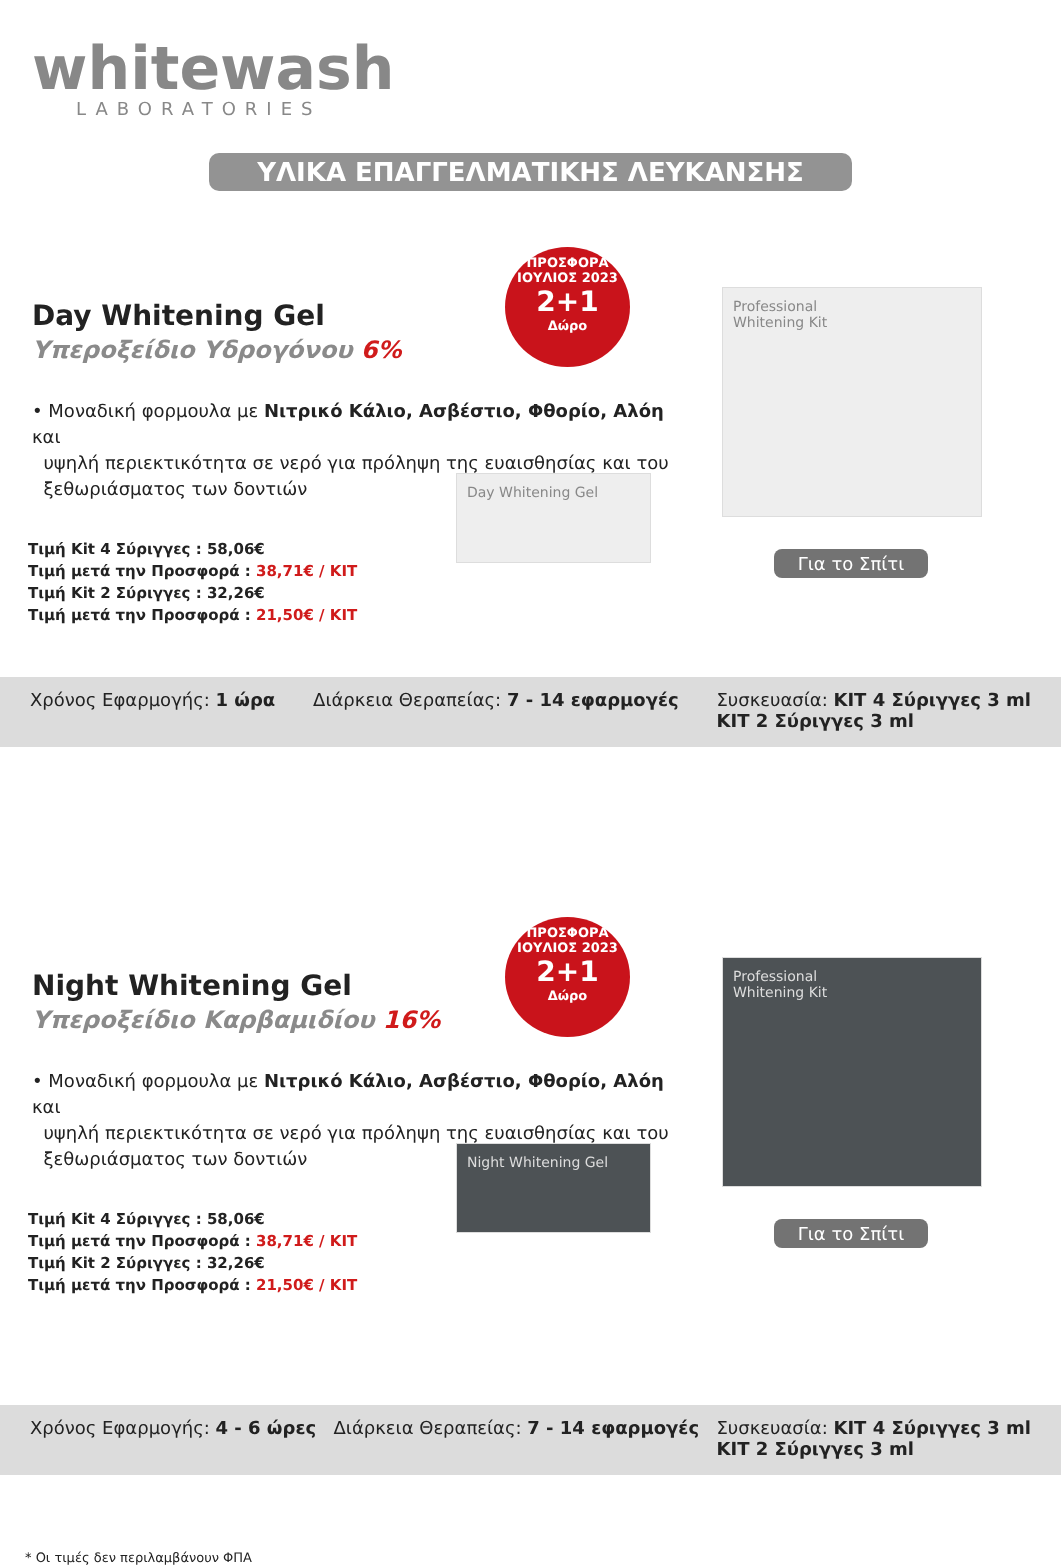whitewash
LABORATORIES
ΥΛΙΚΑ ΕΠΑΓΓΕΛΜΑΤΙΚΗΣ ΛΕΥΚΑΝΣΗΣ
ΠΡΟΣΦΟΡΑ ΙΟΥΛΙΟΣ 2023
2+1
Δώρο
Day Whitening Gel
Υπεροξείδιο Υδρογόνου 6%
• Μοναδική φορμουλα με Νιτρικό Κάλιο, Ασβέστιο, Φθορίο, Αλόη και
υψηλή περιεκτικότητα σε νερό για πρόληψη της ευαισθησίας και του
ξεθωριάσματος των δοντιών
Τιμή Kit 4 Σύριγγες : 58,06€
Τιμή μετά την Προσφορά : 38,71€ / KIT
Τιμή Kit 2 Σύριγγες : 32,26€
Τιμή μετά την Προσφορά : 21,50€ / KIT
Day Whitening Gel
Professional
Whitening Kit
Για το Σπίτι
Χρόνος Εφαρμογής: 1 ώρα Διάρκεια Θεραπείας: 7 - 14 εφαρμογές Συσκευασία: KIT 4 Σύριγγες 3 ml
KIT 2 Σύριγγες 3 ml
ΠΡΟΣΦΟΡΑ ΙΟΥΛΙΟΣ 2023
2+1
Δώρο
Night Whitening Gel
Υπεροξείδιο Καρβαμιδίου 16%
• Μοναδική φορμουλα με Νιτρικό Κάλιο, Ασβέστιο, Φθορίο, Αλόη και
υψηλή περιεκτικότητα σε νερό για πρόληψη της ευαισθησίας και του
ξεθωριάσματος των δοντιών
Τιμή Kit 4 Σύριγγες : 58,06€
Τιμή μετά την Προσφορά : 38,71€ / KIT
Τιμή Kit 2 Σύριγγες : 32,26€
Τιμή μετά την Προσφορά : 21,50€ / KIT
Night Whitening Gel
Professional
Whitening Kit
Για το Σπίτι
Χρόνος Εφαρμογής: 4 - 6 ώρες Διάρκεια Θεραπείας: 7 - 14 εφαρμογές Συσκευασία: KIT 4 Σύριγγες 3 ml
KIT 2 Σύριγγες 3 ml
* Οι τιμές δεν περιλαμβάνουν ΦΠΑ